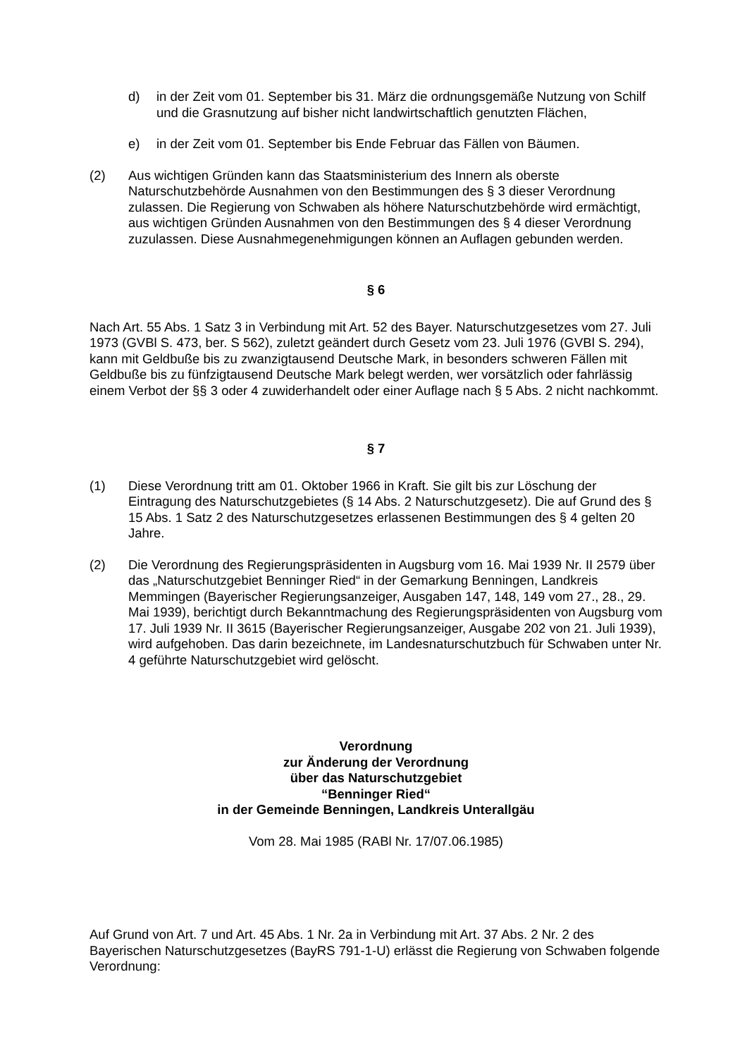d) in der Zeit vom 01. September bis 31. März die ordnungsgemäße Nutzung von Schilf und die Grasnutzung auf bisher nicht landwirtschaftlich genutzten Flächen,
e) in der Zeit vom 01. September bis Ende Februar das Fällen von Bäumen.
(2) Aus wichtigen Gründen kann das Staatsministerium des Innern als oberste Naturschutzbehörde Ausnahmen von den Bestimmungen des § 3 dieser Verordnung zulassen. Die Regierung von Schwaben als höhere Naturschutzbehörde wird ermächtigt, aus wichtigen Gründen Ausnahmen von den Bestimmungen des § 4 dieser Verordnung zuzulassen. Diese Ausnahmegenehmigungen können an Auflagen gebunden werden.
§ 6
Nach Art. 55 Abs. 1 Satz 3 in Verbindung mit Art. 52 des Bayer. Naturschutzgesetzes vom 27. Juli 1973 (GVBl S. 473, ber. S 562), zuletzt geändert durch Gesetz vom 23. Juli 1976 (GVBl S. 294), kann mit Geldbuße bis zu zwanzigtausend Deutsche Mark, in besonders schweren Fällen mit Geldbuße bis zu fünfzigtausend Deutsche Mark belegt werden, wer vorsätzlich oder fahrlässig einem Verbot der §§ 3 oder 4 zuwiderhandelt oder einer Auflage nach § 5 Abs. 2 nicht nachkommt.
§ 7
(1) Diese Verordnung tritt am 01. Oktober 1966 in Kraft. Sie gilt bis zur Löschung der Eintragung des Naturschutzgebietes (§ 14 Abs. 2 Naturschutzgesetz). Die auf Grund des § 15 Abs. 1 Satz 2 des Naturschutzgesetzes erlassenen Bestimmungen des § 4 gelten 20 Jahre.
(2) Die Verordnung des Regierungspräsidenten in Augsburg vom 16. Mai 1939 Nr. II 2579 über das „Naturschutzgebiet Benninger Ried“ in der Gemarkung Benningen, Landkreis Memmingen (Bayerischer Regierungsanzeiger, Ausgaben 147, 148, 149 vom 27., 28., 29. Mai 1939), berichtigt durch Bekanntmachung des Regierungspräsidenten von Augsburg vom 17. Juli 1939 Nr. II 3615 (Bayerischer Regierungsanzeiger, Ausgabe 202 von 21. Juli 1939), wird aufgehoben. Das darin bezeichnete, im Landesnaturschutzbuch für Schwaben unter Nr. 4 geführte Naturschutzgebiet wird gelöscht.
Verordnung
zur Änderung der Verordnung
über das Naturschutzgebiet
“Benninger Ried“
in der Gemeinde Benningen, Landkreis Unterallgäu
Vom 28. Mai 1985 (RABl Nr. 17/07.06.1985)
Auf Grund von Art. 7 und Art. 45 Abs. 1 Nr. 2a in Verbindung mit Art. 37 Abs. 2 Nr. 2 des Bayerischen Naturschutzgesetzes (BayRS 791-1-U) erlässt die Regierung von Schwaben folgende Verordnung: